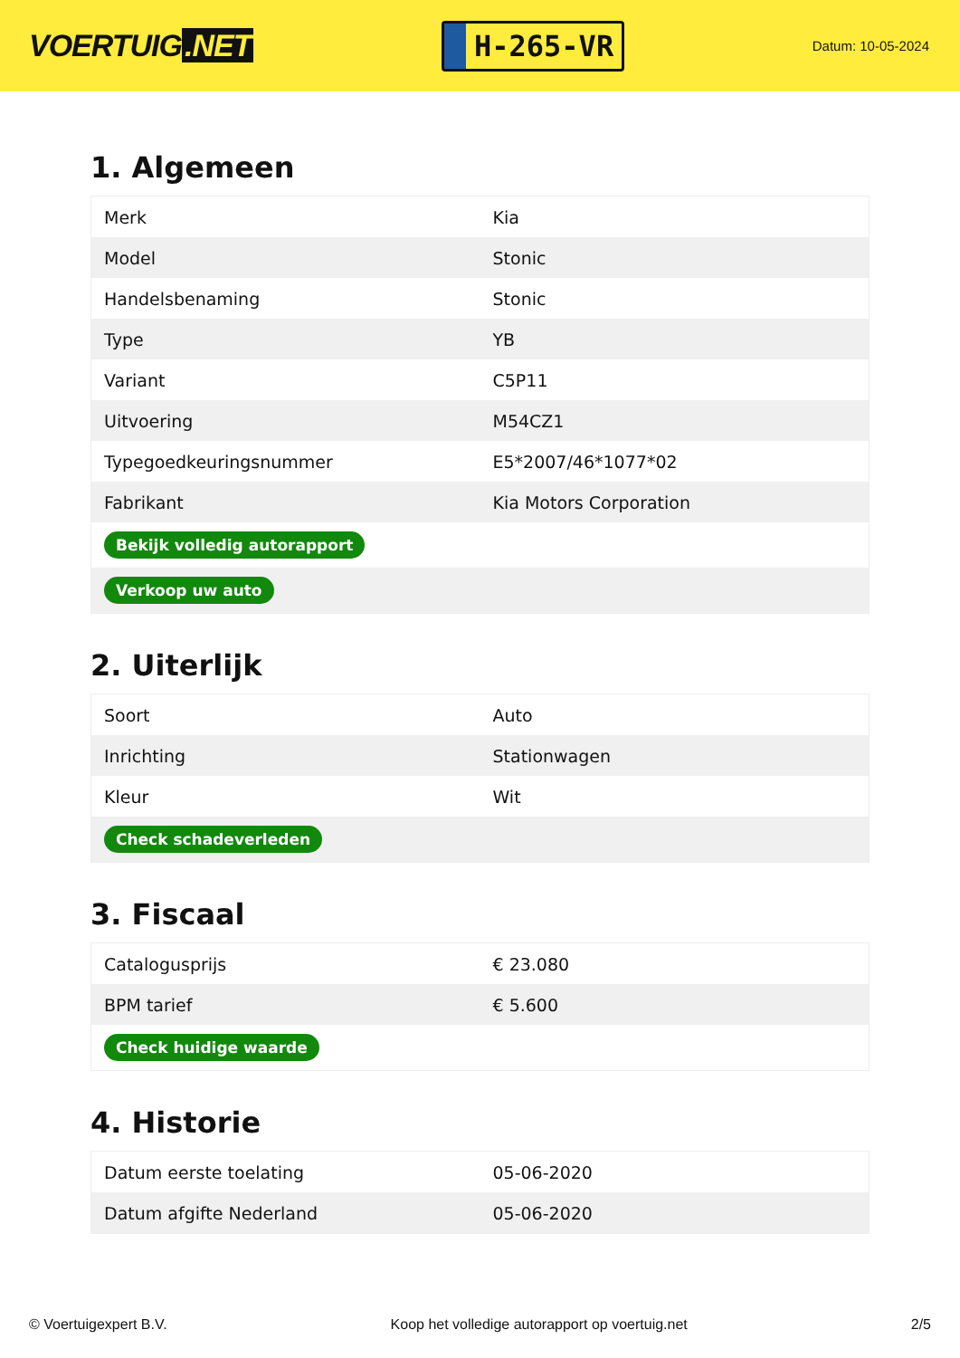VOERTUIG.NET
H-265-VR
Datum: 10-05-2024
1. Algemeen
| Merk | Kia |
| Model | Stonic |
| Handelsbenaming | Stonic |
| Type | YB |
| Variant | C5P11 |
| Uitvoering | M54CZ1 |
| Typegoedkeuringsnummer | E5*2007/46*1077*02 |
| Fabrikant | Kia Motors Corporation |
| Bekijk volledig autorapport | |
| Verkoop uw auto | |
2. Uiterlijk
| Soort | Auto |
| Inrichting | Stationwagen |
| Kleur | Wit |
| Check schadeverleden | |
3. Fiscaal
| Catalogusprijs | € 23.080 |
| BPM tarief | € 5.600 |
| Check huidige waarde | |
4. Historie
| Datum eerste toelating | 05-06-2020 |
| Datum afgifte Nederland | 05-06-2020 |
© Voertuigexpert B.V. Koop het volledige autorapport op voertuig.net 2/5